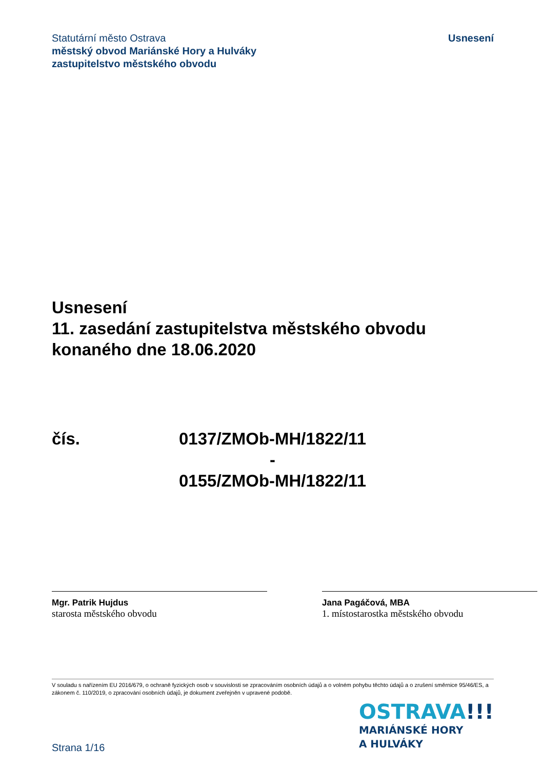Statutární město Ostrava
městský obvod Mariánské Hory a Hulváky
zastupitelstvo městského obvodu
Usnesení
Usnesení
11. zasedání zastupitelstva městského obvodu
konaného dne 18.06.2020
čís. 0137/ZMOb-MH/1822/11
-
0155/ZMOb-MH/1822/11
Mgr. Patrik Hujdus
starosta městského obvodu
Jana Pagáčová, MBA
1. místostarostka městského obvodu
V souladu s nařízením EU 2016/679, o ochraně fyzických osob v souvislosti se zpracováním osobních údajů a o volném pohybu těchto údajů a o zrušení směrnice 95/46/ES, a zákonem č. 110/2019, o zpracování osobních údajů, je dokument zveřejněn v upravené podobě.
Strana 1/16
OSTRAVA!!!
MARIÁNSKÉ HORY
A HULVÁKY